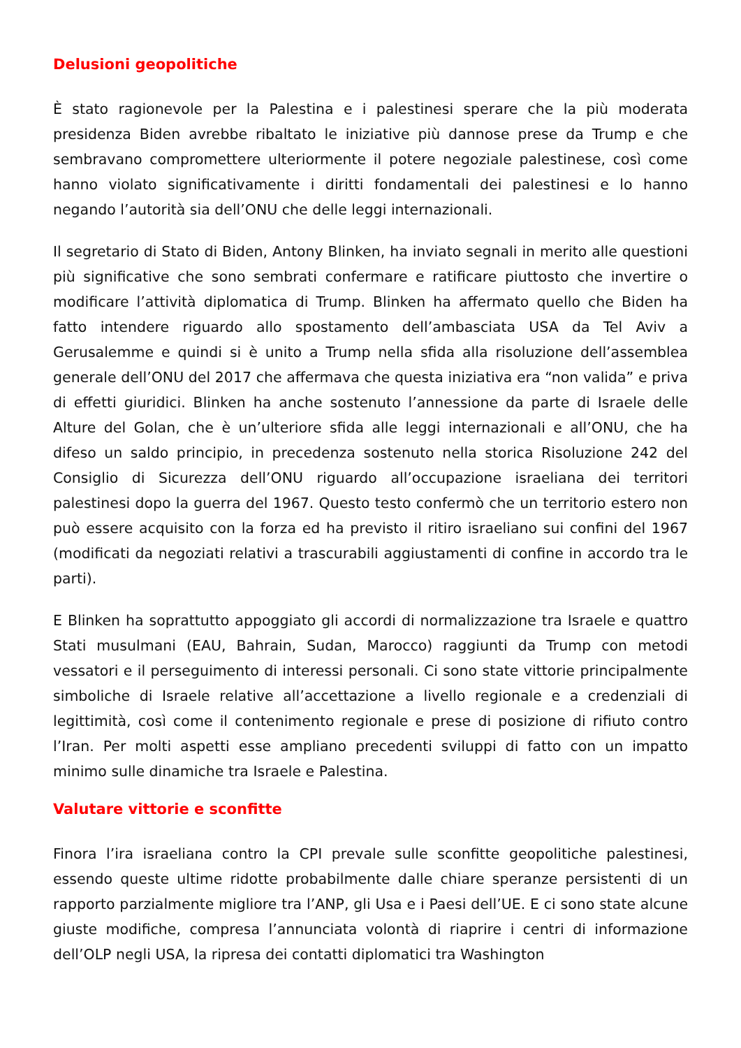Delusioni geopolitiche
È stato ragionevole per la Palestina e i palestinesi sperare che la più moderata presidenza Biden avrebbe ribaltato le iniziative più dannose prese da Trump e che sembravano compromettere ulteriormente il potere negoziale palestinese, così come hanno violato significativamente i diritti fondamentali dei palestinesi e lo hanno negando l’autorità sia dell’ONU che delle leggi internazionali.
Il segretario di Stato di Biden, Antony Blinken, ha inviato segnali in merito alle questioni più significative che sono sembrati confermare e ratificare piuttosto che invertire o modificare l’attività diplomatica di Trump. Blinken ha affermato quello che Biden ha fatto intendere riguardo allo spostamento dell’ambasciata USA da Tel Aviv a Gerusalemme e quindi si è unito a Trump nella sfida alla risoluzione dell’assemblea generale dell’ONU del 2017 che affermava che questa iniziativa era “non valida” e priva di effetti giuridici. Blinken ha anche sostenuto l’annessione da parte di Israele delle Alture del Golan, che è un’ulteriore sfida alle leggi internazionali e all’ONU, che ha difeso un saldo principio, in precedenza sostenuto nella storica Risoluzione 242 del Consiglio di Sicurezza dell’ONU riguardo all’occupazione israeliana dei territori palestinesi dopo la guerra del 1967. Questo testo confermò che un territorio estero non può essere acquisito con la forza ed ha previsto il ritiro israeliano sui confini del 1967 (modificati da negoziati relativi a trascurabili aggiustamenti di confine in accordo tra le parti).
E Blinken ha soprattutto appoggiato gli accordi di normalizzazione tra Israele e quattro Stati musulmani (EAU, Bahrain, Sudan, Marocco) raggiunti da Trump con metodi vessatori e il perseguimento di interessi personali. Ci sono state vittorie principalmente simboliche di Israele relative all’accettazione a livello regionale e a credenziali di legittimità, così come il contenimento regionale e prese di posizione di rifiuto contro l’Iran. Per molti aspetti esse ampliano precedenti sviluppi di fatto con un impatto minimo sulle dinamiche tra Israele e Palestina.
Valutare vittorie e sconfitte
Finora l’ira israeliana contro la CPI prevale sulle sconfitte geopolitiche palestinesi, essendo queste ultime ridotte probabilmente dalle chiare speranze persistenti di un rapporto parzialmente migliore tra l’ANP, gli Usa e i Paesi dell’UE. E ci sono state alcune giuste modifiche, compresa l’annunciata volontà di riaprire i centri di informazione dell’OLP negli USA, la ripresa dei contatti diplomatici tra Washington